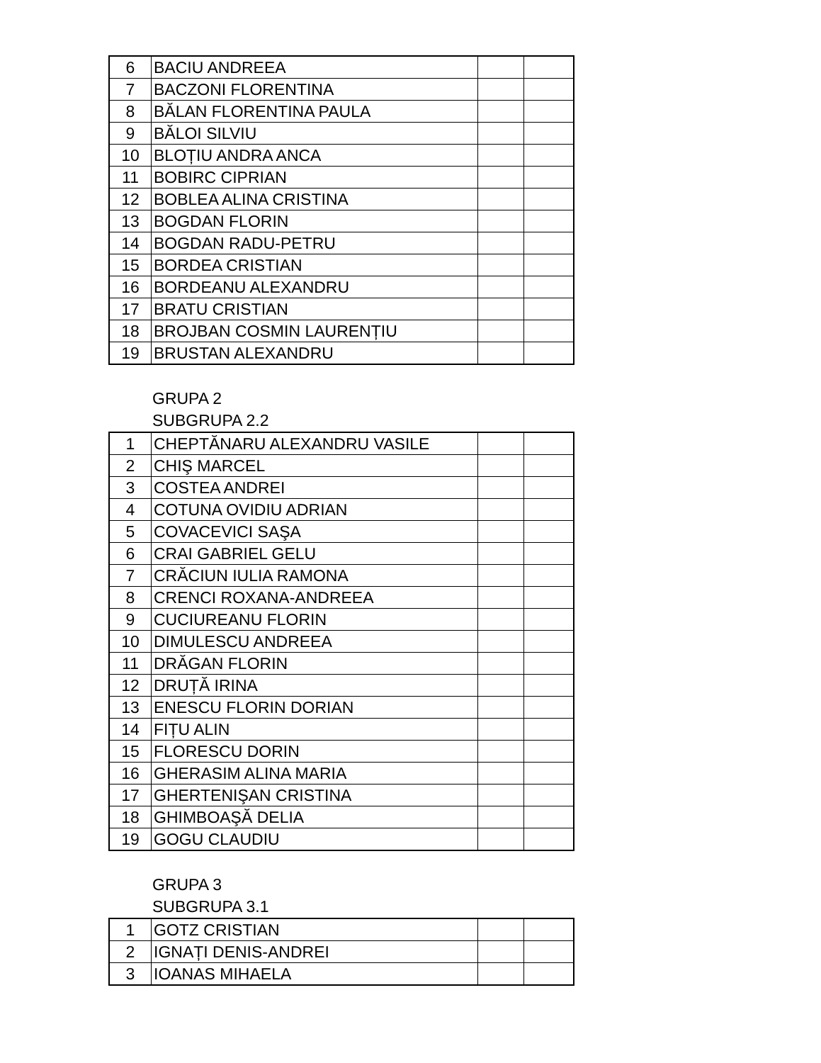| 6 | BACIU ANDREEA | | |
| 7 | BACZONI FLORENTINA | | |
| 8 | BĂLAN FLORENTINA PAULA | | |
| 9 | BĂLOI SILVIU | | |
| 10 | BLOȚIU ANDRA ANCA | | |
| 11 | BOBIRC CIPRIAN | | |
| 12 | BOBLEA ALINA CRISTINA | | |
| 13 | BOGDAN FLORIN | | |
| 14 | BOGDAN RADU-PETRU | | |
| 15 | BORDEA CRISTIAN | | |
| 16 | BORDEANU ALEXANDRU | | |
| 17 | BRATU CRISTIAN | | |
| 18 | BROJBAN COSMIN LAURENȚIU | | |
| 19 | BRUSTAN ALEXANDRU | | |
GRUPA 2
SUBGRUPA 2.2
| 1 | CHEPTĂNARU ALEXANDRU VASILE | | |
| 2 | CHIŞ MARCEL | | |
| 3 | COSTEA ANDREI | | |
| 4 | COTUNA OVIDIU ADRIAN | | |
| 5 | COVACEVICI SAŞA | | |
| 6 | CRAI GABRIEL GELU | | |
| 7 | CRĂCIUN IULIA RAMONA | | |
| 8 | CRENCI ROXANA-ANDREEA | | |
| 9 | CUCIUREANU FLORIN | | |
| 10 | DIMULESCU ANDREEA | | |
| 11 | DRĂGAN FLORIN | | |
| 12 | DRUȚĂ IRINA | | |
| 13 | ENESCU FLORIN DORIAN | | |
| 14 | FIȚU ALIN | | |
| 15 | FLORESCU DORIN | | |
| 16 | GHERASIM ALINA MARIA | | |
| 17 | GHERTENIŞAN CRISTINA | | |
| 18 | GHIMBOAŞĂ DELIA | | |
| 19 | GOGU CLAUDIU | | |
GRUPA 3
SUBGRUPA 3.1
| 1 | GOTZ CRISTIAN | | |
| 2 | IGNAȚI DENIS-ANDREI | | |
| 3 | IOANAS MIHAELA | | |